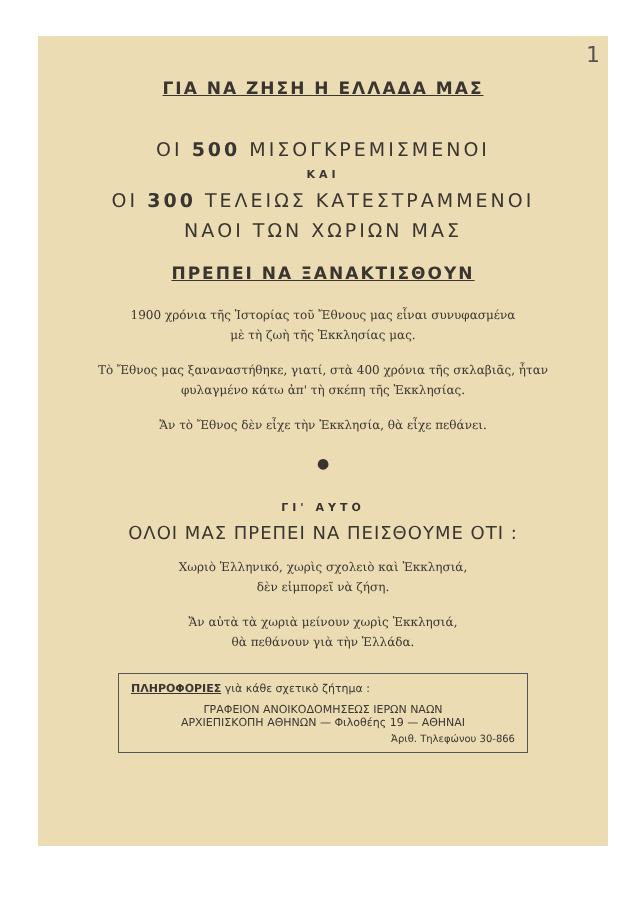1
ΓΙΑ ΝΑ ΖΗΣΗ Η ΕΛΛΑΔΑ ΜΑΣ
ΟΙ 500 ΜΙΣΟΓΚΡΕΜΙΣΜΕΝΟΙ
ΚΑΙ
ΟΙ 300 ΤΕΛΕΙΩΣ ΚΑΤΕΣΤΡΑΜΜΕΝΟΙ
ΝΑΟΙ ΤΩΝ ΧΩΡΙΩΝ ΜΑΣ
ΠΡΕΠΕΙ ΝΑ ΞΑΝΑΚΤΙΣΘΟΥΝ
1900 χρόνια τῆς Ἱστορίας τοῦ Ἔθνους μας εἶναι συνυφασμένα
μὲ τὴ ζωὴ τῆς Ἐκκλησίας μας.
Τὸ Ἔθνος μας ξαναναστήθηκε, γιατί, στὰ 400 χρόνια τῆς σκλαβιᾶς, ἦταν φυλαγμένο κάτω ἀπ' τὴ σκέπη τῆς Ἐκκλησίας.
Ἄν τὸ Ἔθνος δὲν εἶχε τὴν Ἐκκλησία, θὰ εἶχε πεθάνει.
●
ΓΙ' ΑΥΤΟ
ΟΛΟΙ ΜΑΣ ΠΡΕΠΕΙ ΝΑ ΠΕΙΣΘΟΥΜΕ ΟΤΙ :
Χωριὸ Ἑλληνικό, χωρὶς σχολειὸ καὶ Ἐκκλησιά,
δὲν εἰμπορεῖ νὰ ζήση.
Ἄν αὐτὰ τὰ χωριὰ μείνουν χωρὶς Ἐκκλησιά,
θὰ πεθάνουν γιὰ τὴν Ἑλλάδα.
ΠΛΗΡΟΦΟΡΙΕΣ γιὰ κάθε σχετικὸ ζήτημα :
ΓΡΑΦΕΙΟΝ ΑΝΟΙΚΟΔΟΜΗΣΕΩΣ ΙΕΡΩΝ ΝΑΩΝ
ΑΡΧΙΕΠΙΣΚΟΠΗ ΑΘΗΝΩΝ — Φιλοθέης 19 — ΑΘΗΝΑΙ
Ἀριθ. Τηλεφώνου 30-866